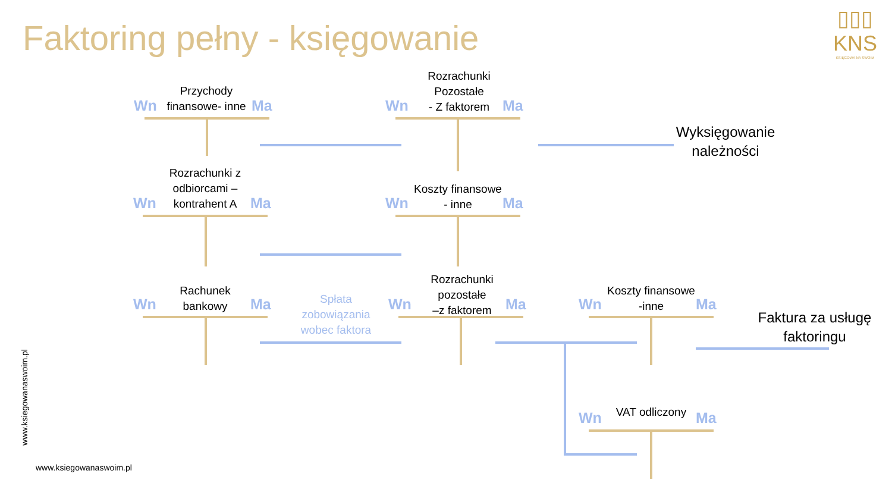Faktoring pełny - księgowanie
▯▯▯
KNS
KSIĘGOWA NA SWOIM
Przychody
finansowe- inne
Wn Ma
Rozrachunki
Pozostałe
- Z faktorem
Wn Ma
Wyksięgowanie należności
Rozrachunki z
odbiorcami –
kontrahent A
Wn Ma
Koszty finansowe
- inne
Wn Ma
Rachunek
bankowy
Wn Ma
Spłata
zobowiązania
wobec faktora
Rozrachunki
pozostałe
–z faktorem
Wn Ma
Koszty finansowe
-inne
Wn Ma
Faktura za usługę faktoringu
VAT odliczony
Wn Ma
www.ksiegowanaswoim.pl
www.ksiegowanaswoim.pl